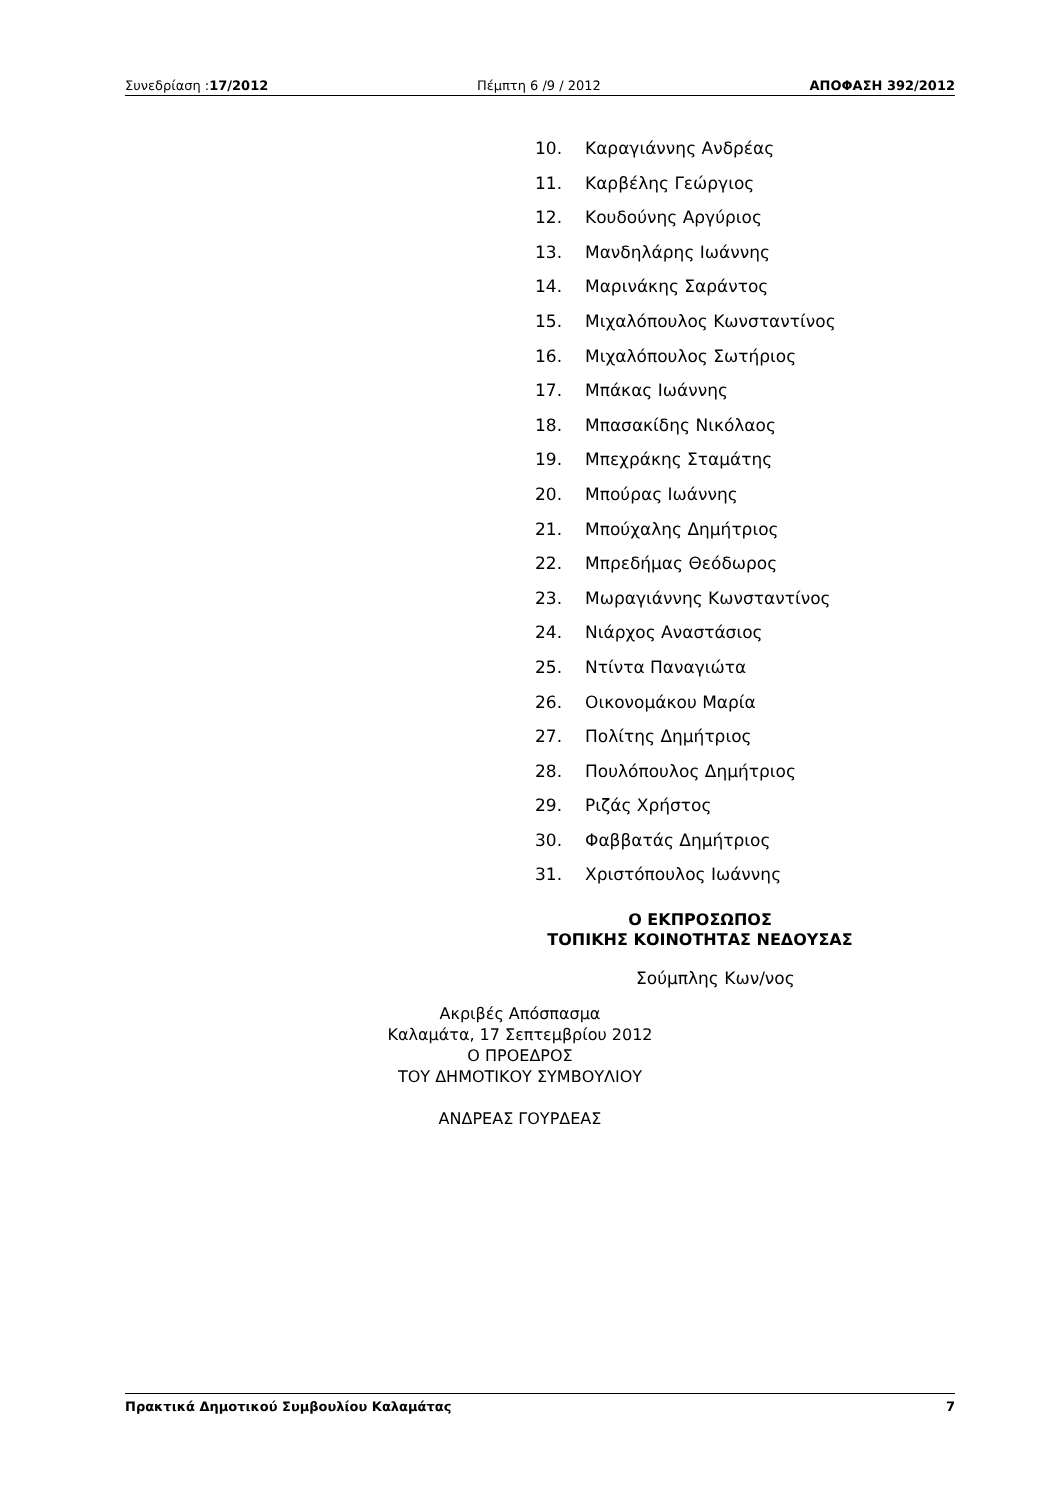Συνεδρίαση :17/2012 Πέμπτη 6 /9 / 2012 ΑΠΟΦΑΣΗ 392/2012
10. Καραγιάννης Ανδρέας
11. Καρβέλης Γεώργιος
12. Κουδούνης Αργύριος
13. Μανδηλάρης Ιωάννης
14. Μαρινάκης Σαράντος
15. Μιχαλόπουλος Κωνσταντίνος
16. Μιχαλόπουλος Σωτήριος
17. Μπάκας Ιωάννης
18. Μπασακίδης Νικόλαος
19. Μπεχράκης Σταμάτης
20. Μπούρας Ιωάννης
21. Μπούχαλης Δημήτριος
22. Μπρεδήμας Θεόδωρος
23. Μωραγιάννης Κωνσταντίνος
24. Νιάρχος Αναστάσιος
25. Ντίντα Παναγιώτα
26. Οικονομάκου Μαρία
27. Πολίτης Δημήτριος
28. Πουλόπουλος Δημήτριος
29. Ριζάς Χρήστος
30. Φαββατάς Δημήτριος
31. Χριστόπουλος Ιωάννης
Ο ΕΚΠΡΟΣΩΠΟΣ
ΤΟΠΙΚΗΣ ΚΟΙΝΟΤΗΤΑΣ ΝΕΔΟΥΣΑΣ
Σούμπλης Κων/νος
Ακριβές Απόσπασμα
Καλαμάτα, 17 Σεπτεμβρίου 2012
Ο ΠΡΟΕΔΡΟΣ
ΤΟΥ ΔΗΜΟΤΙΚΟΥ ΣΥΜΒΟΥΛΙΟΥ
ΑΝΔΡΕΑΣ ΓΟΥΡΔΕΑΣ
Πρακτικά Δημοτικού Συμβουλίου Καλαμάτας 7